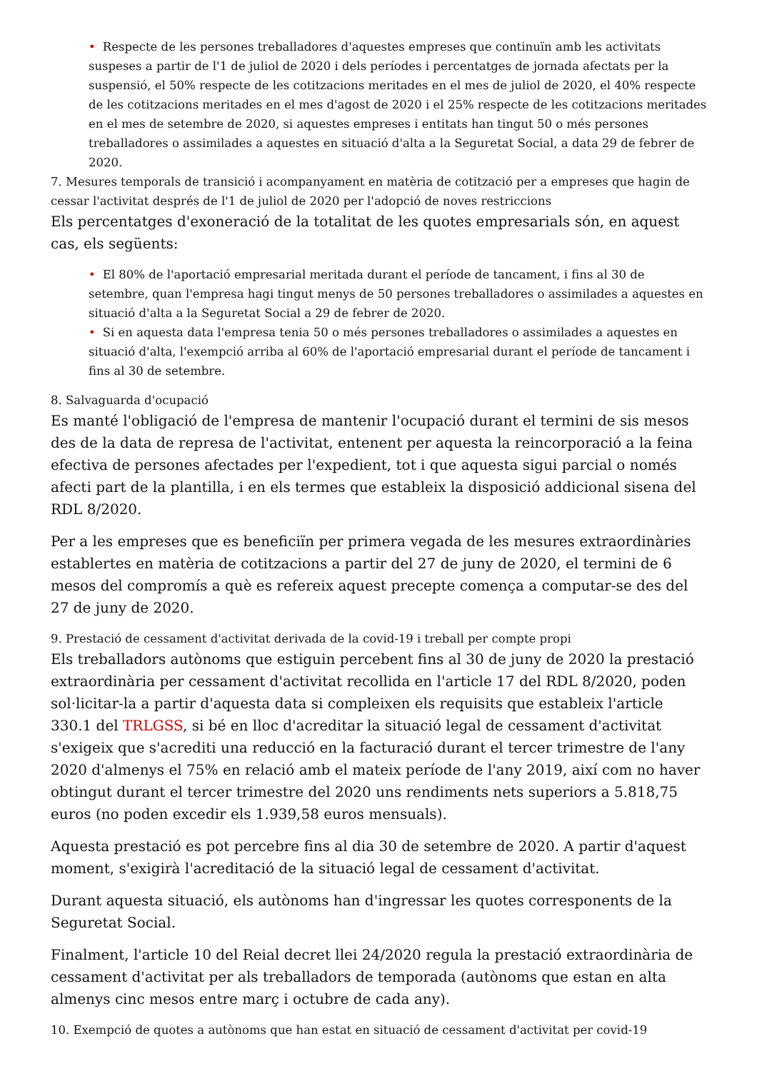• Respecte de les persones treballadores d'aquestes empreses que continuïn amb les activitats suspeses a partir de l'1 de juliol de 2020 i dels períodes i percentatges de jornada afectats per la suspensió, el 50% respecte de les cotitzacions meritades en el mes de juliol de 2020, el 40% respecte de les cotitzacions meritades en el mes d'agost de 2020 i el 25% respecte de les cotitzacions meritades en el mes de setembre de 2020, si aquestes empreses i entitats han tingut 50 o més persones treballadores o assimilades a aquestes en situació d'alta a la Seguretat Social, a data 29 de febrer de 2020.
7. Mesures temporals de transició i acompanyament en matèria de cotització per a empreses que hagin de cessar l'activitat després de l'1 de juliol de 2020 per l'adopció de noves restriccions
Els percentatges d'exoneració de la totalitat de les quotes empresarials són, en aquest cas, els següents:
• El 80% de l'aportació empresarial meritada durant el període de tancament, i fins al 30 de setembre, quan l'empresa hagi tingut menys de 50 persones treballadores o assimilades a aquestes en situació d'alta a la Seguretat Social a 29 de febrer de 2020.
• Si en aquesta data l'empresa tenia 50 o més persones treballadores o assimilades a aquestes en situació d'alta, l'exempció arriba al 60% de l'aportació empresarial durant el període de tancament i fins al 30 de setembre.
8. Salvaguarda d'ocupació
Es manté l'obligació de l'empresa de mantenir l'ocupació durant el termini de sis mesos des de la data de represa de l'activitat, entenent per aquesta la reincorporació a la feina efectiva de persones afectades per l'expedient, tot i que aquesta sigui parcial o només afecti part de la plantilla, i en els termes que estableix la disposició addicional sisena del RDL 8/2020.
Per a les empreses que es beneficiïn per primera vegada de les mesures extraordinàries establertes en matèria de cotitzacions a partir del 27 de juny de 2020, el termini de 6 mesos del compromís a què es refereix aquest precepte comença a computar-se des del 27 de juny de 2020.
9. Prestació de cessament d'activitat derivada de la covid-19 i treball per compte propi
Els treballadors autònoms que estiguin percebent fins al 30 de juny de 2020 la prestació extraordinària per cessament d'activitat recollida en l'article 17 del RDL 8/2020, poden sol·licitar-la a partir d'aquesta data si compleixen els requisits que estableix l'article 330.1 del TRLGSS, si bé en lloc d'acreditar la situació legal de cessament d'activitat s'exigeix que s'acrediti una reducció en la facturació durant el tercer trimestre de l'any 2020 d'almenys el 75% en relació amb el mateix període de l'any 2019, així com no haver obtingut durant el tercer trimestre del 2020 uns rendiments nets superiors a 5.818,75 euros (no poden excedir els 1.939,58 euros mensuals).
Aquesta prestació es pot percebre fins al dia 30 de setembre de 2020. A partir d'aquest moment, s'exigirà l'acreditació de la situació legal de cessament d'activitat.
Durant aquesta situació, els autònoms han d'ingressar les quotes corresponents de la Seguretat Social.
Finalment, l'article 10 del Reial decret llei 24/2020 regula la prestació extraordinària de cessament d'activitat per als treballadors de temporada (autònoms que estan en alta almenys cinc mesos entre març i octubre de cada any).
10. Exempció de quotes a autònoms que han estat en situació de cessament d'activitat per covid-19